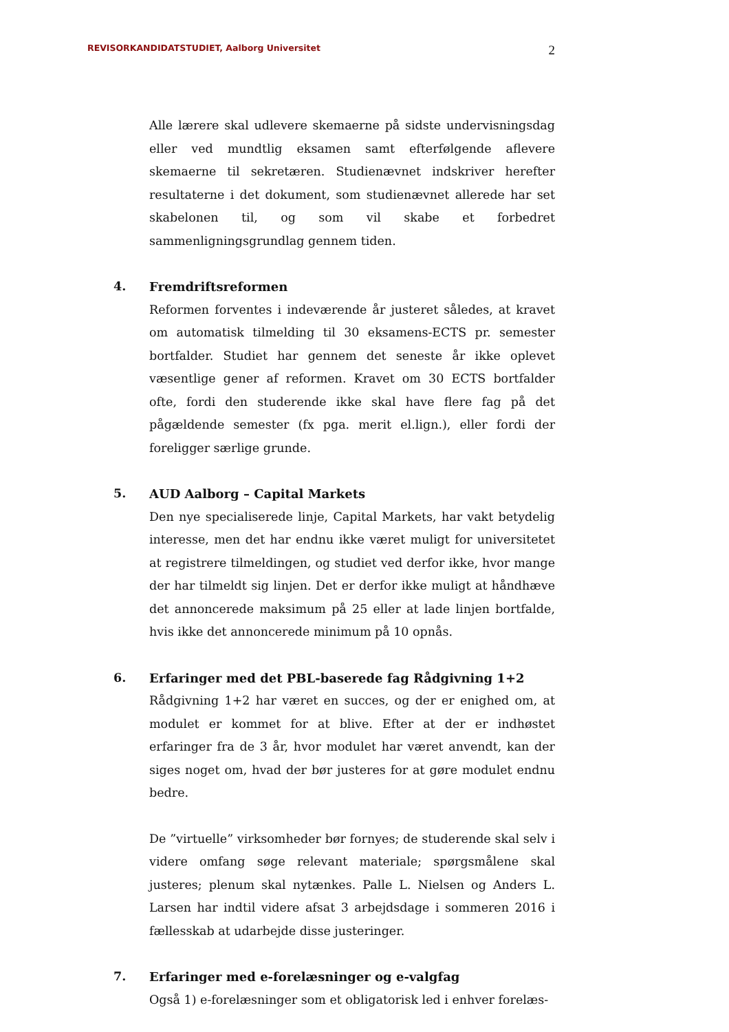REVISORKANDIDATSTUDIET, Aalborg Universitet 2
Alle lærere skal udlevere skemaerne på sidste undervisningsdag eller ved mundtlig eksamen samt efterfølgende aflevere skemaerne til sekretæren. Studienævnet indskriver herefter resultaterne i det dokument, som studienævnet allerede har set skabelonen til, og som vil skabe et forbedret sammenligningsgrundlag gennem tiden.
4.
Fremdriftsreformen
Reformen forventes i indeværende år justeret således, at kravet om automatisk tilmelding til 30 eksamens-ECTS pr. semester bortfalder. Studiet har gennem det seneste år ikke oplevet væsentlige gener af reformen. Kravet om 30 ECTS bortfalder ofte, fordi den studerende ikke skal have flere fag på det pågældende semester (fx pga. merit el.lign.), eller fordi der foreligger særlige grunde.
5.
AUD Aalborg – Capital Markets
Den nye specialiserede linje, Capital Markets, har vakt betydelig interesse, men det har endnu ikke været muligt for universitetet at registrere tilmeldingen, og studiet ved derfor ikke, hvor mange der har tilmeldt sig linjen. Det er derfor ikke muligt at håndhæve det annoncerede maksimum på 25 eller at lade linjen bortfalde, hvis ikke det annoncerede minimum på 10 opnås.
6.
Erfaringer med det PBL-baserede fag Rådgivning 1+2
Rådgivning 1+2 har været en succes, og der er enighed om, at modulet er kommet for at blive. Efter at der er indhøstet erfaringer fra de 3 år, hvor modulet har været anvendt, kan der siges noget om, hvad der bør justeres for at gøre modulet endnu bedre.
De ”virtuelle” virksomheder bør fornyes; de studerende skal selv i videre omfang søge relevant materiale; spørgsmålene skal justeres; plenum skal nytænkes. Palle L. Nielsen og Anders L. Larsen har indtil videre afsat 3 arbejdsdage i sommeren 2016 i fællesskab at udarbejde disse justeringer.
7.
Erfaringer med e-forelæsninger og e-valgfag
Også 1) e-forelæsninger som et obligatorisk led i enhver forelæs-